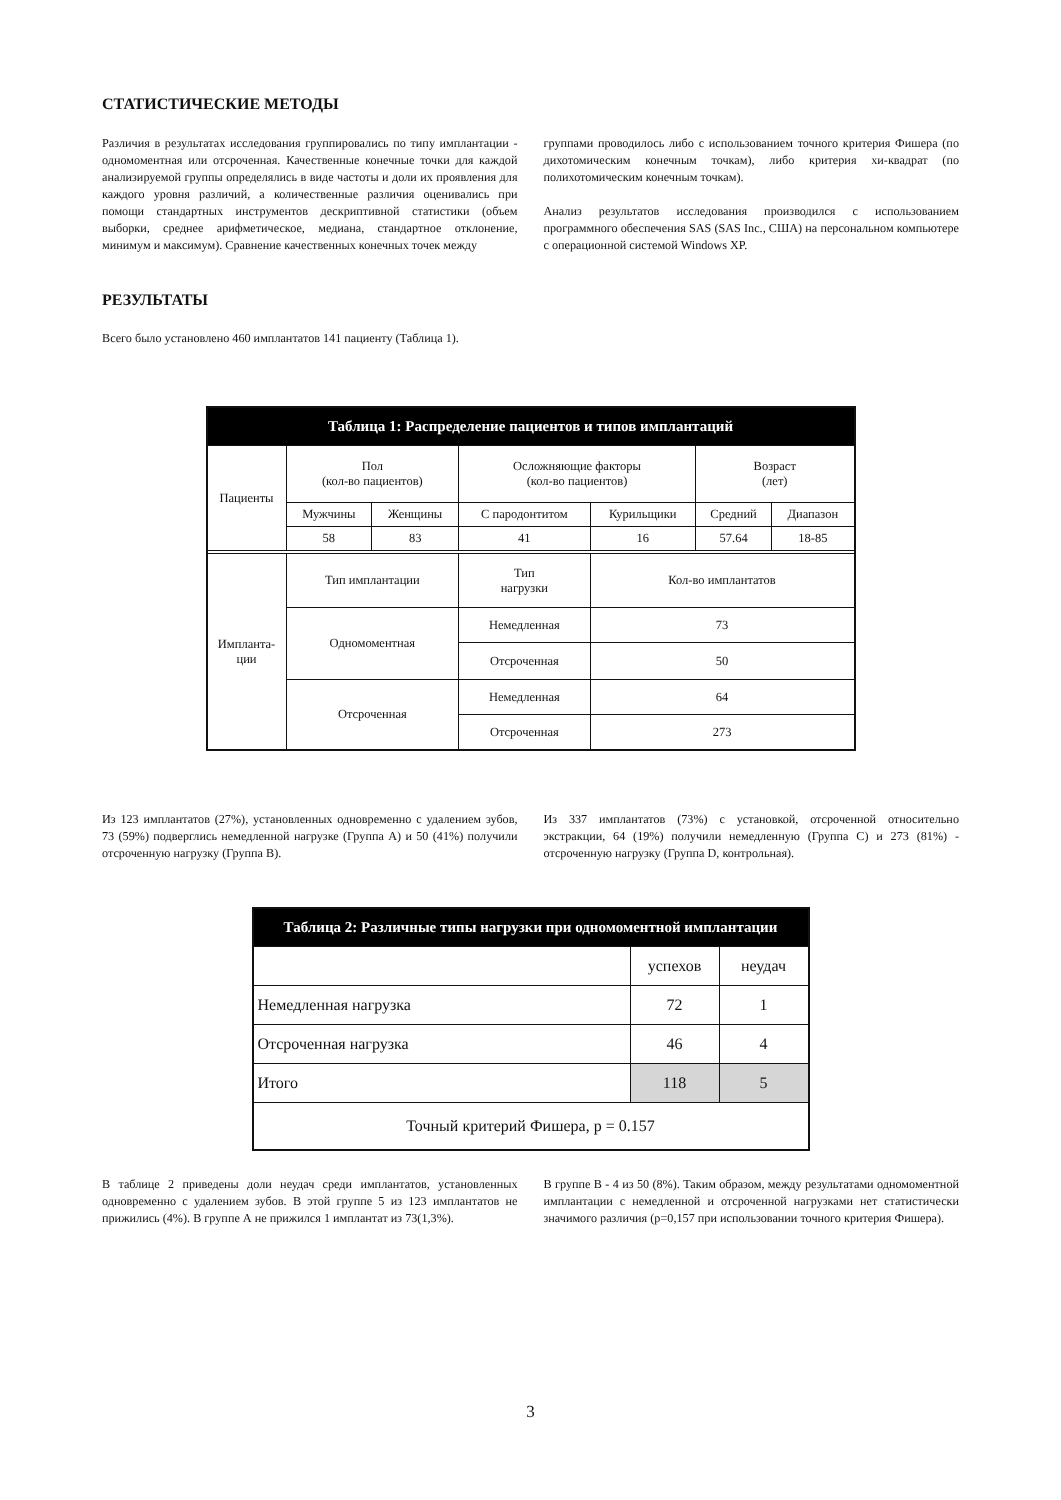СТАТИСТИЧЕСКИЕ МЕТОДЫ
Различия в результатах исследования группировались по типу имплантации - одномоментная или отсроченная. Качественные конечные точки для каждой анализируемой группы определялись в виде частоты и доли их проявления для каждого уровня различий, а количественные различия оценивались при помощи стандартных инструментов дескриптивной статистики (объем выборки, среднее арифметическое, медиана, стандартное отклонение, минимум и максимум). Сравнение качественных конечных точек между
группами проводилось либо с использованием точного критерия Фишера (по дихотомическим конечным точкам), либо критерия хи-квадрат (по полихотомическим конечным точкам).
Анализ результатов исследования производился с использованием программного обеспечения SAS (SAS Inc., США) на персональном компьютере с операционной системой Windows XP.
РЕЗУЛЬТАТЫ
Всего было установлено 460 имплантатов 141 пациенту (Таблица 1).
| Таблица 1: Распределение пациентов и типов имплантаций | | | | | | |
| --- | --- | --- | --- | --- | --- | --- |
| Пациенты | Пол (кол-во пациентов) | | Осложняющие факторы (кол-во пациентов) | | Возраст (лет) | |
| | Мужчины | Женщины | С пародонтитом | Курильщики | Средний | Диапазон |
| | 58 | 83 | 41 | 16 | 57.64 | 18-85 |
| Импланта- ции | Тип имплантации | | Тип нагрузки | Кол-во имплантатов | | |
| | Одномоментная | | Немедленная | 73 | | |
| | | | Отсроченная | 50 | | |
| | Отсроченная | | Немедленная | 64 | | |
| | | | Отсроченная | 273 | | |
Из 123 имплантатов (27%), установленных одновременно с удалением зубов, 73 (59%) подверглись немедленной нагрузке (Группа А) и 50 (41%) получили отсроченную нагрузку (Группа В).
Из 337 имплантатов (73%) с установкой, отсроченной относительно экстракции, 64 (19%) получили немедленную (Группа С) и 273 (81%) - отсроченную нагрузку (Группа D, контрольная).
| Таблица 2: Различные типы нагрузки при одномоментной имплантации | | |
| --- | --- | --- |
| | успехов | неудач |
| Немедленная нагрузка | 72 | 1 |
| Отсроченная нагрузка | 46 | 4 |
| Итого | 118 | 5 |
| Точный критерий Фишера, p = 0.157 | | |
В таблице 2 приведены доли неудач среди имплантатов, установленных одновременно с удалением зубов. В этой группе 5 из 123 имплантатов не прижились (4%). В группе А не прижился 1 имплантат из 73(1,3%).
В группе В - 4 из 50 (8%). Таким образом, между результатами одномоментной имплантации с немедленной и отсроченной нагрузками нет статистически значимого различия (p=0,157 при использовании точного критерия Фишера).
3